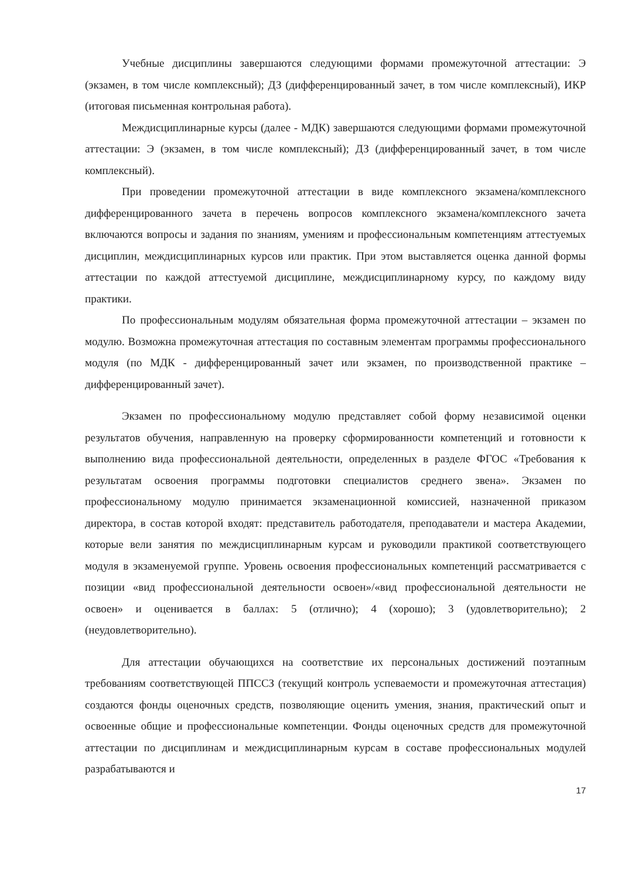Учебные дисциплины завершаются следующими формами промежуточной аттестации: Э (экзамен, в том числе комплексный); ДЗ (дифференцированный зачет, в том числе комплексный), ИКР (итоговая письменная контрольная работа).
Междисциплинарные курсы (далее - МДК) завершаются следующими формами промежуточной аттестации: Э (экзамен, в том числе комплексный); ДЗ (дифференцированный зачет, в том числе комплексный).
При проведении промежуточной аттестации в виде комплексного экзамена/комплексного дифференцированного зачета в перечень вопросов комплексного экзамена/комплексного зачета включаются вопросы и задания по знаниям, умениям и профессиональным компетенциям аттестуемых дисциплин, междисциплинарных курсов или практик. При этом выставляется оценка данной формы аттестации по каждой аттестуемой дисциплине, междисциплинарному курсу, по каждому виду практики.
По профессиональным модулям обязательная форма промежуточной аттестации – экзамен по модулю. Возможна промежуточная аттестация по составным элементам программы профессионального модуля (по МДК - дифференцированный зачет или экзамен, по производственной практике – дифференцированный зачет).
Экзамен по профессиональному модулю представляет собой форму независимой оценки результатов обучения, направленную на проверку сформированности компетенций и готовности к выполнению вида профессиональной деятельности, определенных в разделе ФГОС «Требования к результатам освоения программы подготовки специалистов среднего звена». Экзамен по профессиональному модулю принимается экзаменационной комиссией, назначенной приказом директора, в состав которой входят: представитель работодателя, преподаватели и мастера Академии, которые вели занятия по междисциплинарным курсам и руководили практикой соответствующего модуля в экзаменуемой группе. Уровень освоения профессиональных компетенций рассматривается с позиции «вид профессиональной деятельности освоен»/«вид профессиональной деятельности не освоен» и оценивается в баллах: 5 (отлично); 4 (хорошо); 3 (удовлетворительно); 2 (неудовлетворительно).
Для аттестации обучающихся на соответствие их персональных достижений поэтапным требованиям соответствующей ППССЗ (текущий контроль успеваемости и промежуточная аттестация) создаются фонды оценочных средств, позволяющие оценить умения, знания, практический опыт и освоенные общие и профессиональные компетенции. Фонды оценочных средств для промежуточной аттестации по дисциплинам и междисциплинарным курсам в составе профессиональных модулей разрабатываются и
17